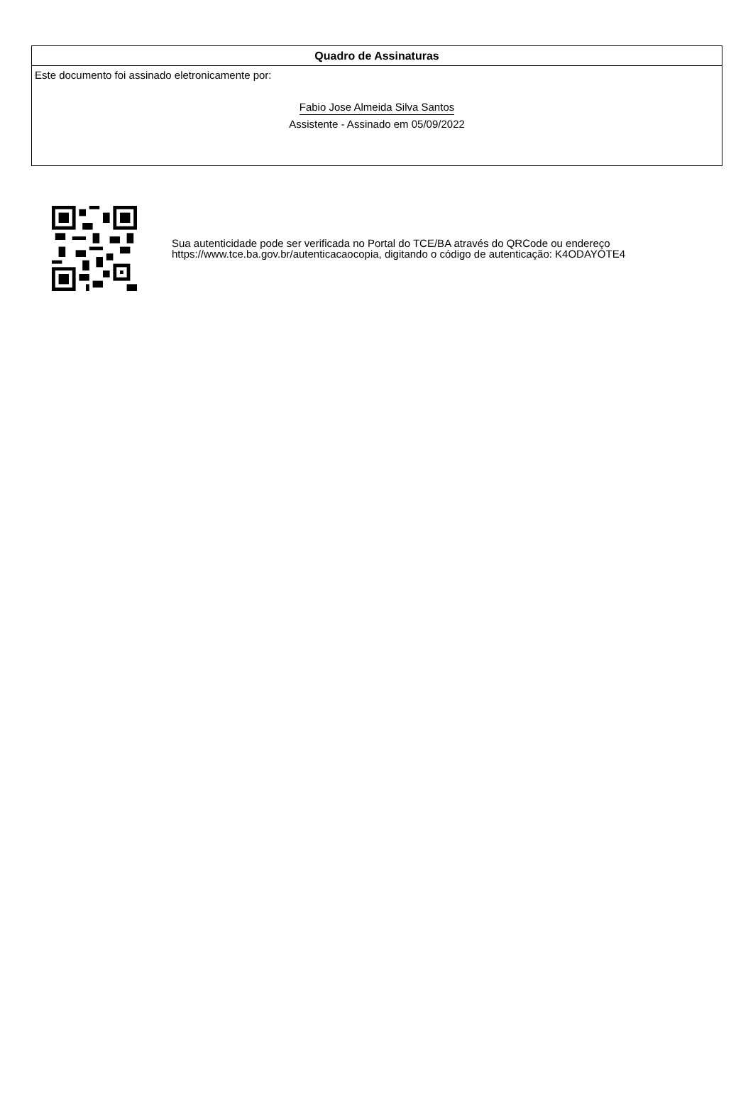Quadro de Assinaturas
Este documento foi assinado eletronicamente por:
Fabio Jose Almeida Silva Santos
Assistente - Assinado em 05/09/2022
Sua autenticidade pode ser verificada no Portal do TCE/BA através do QRCode ou endereço https://www.tce.ba.gov.br/autenticacaocopia, digitando o código de autenticação: K4ODAYOTE4